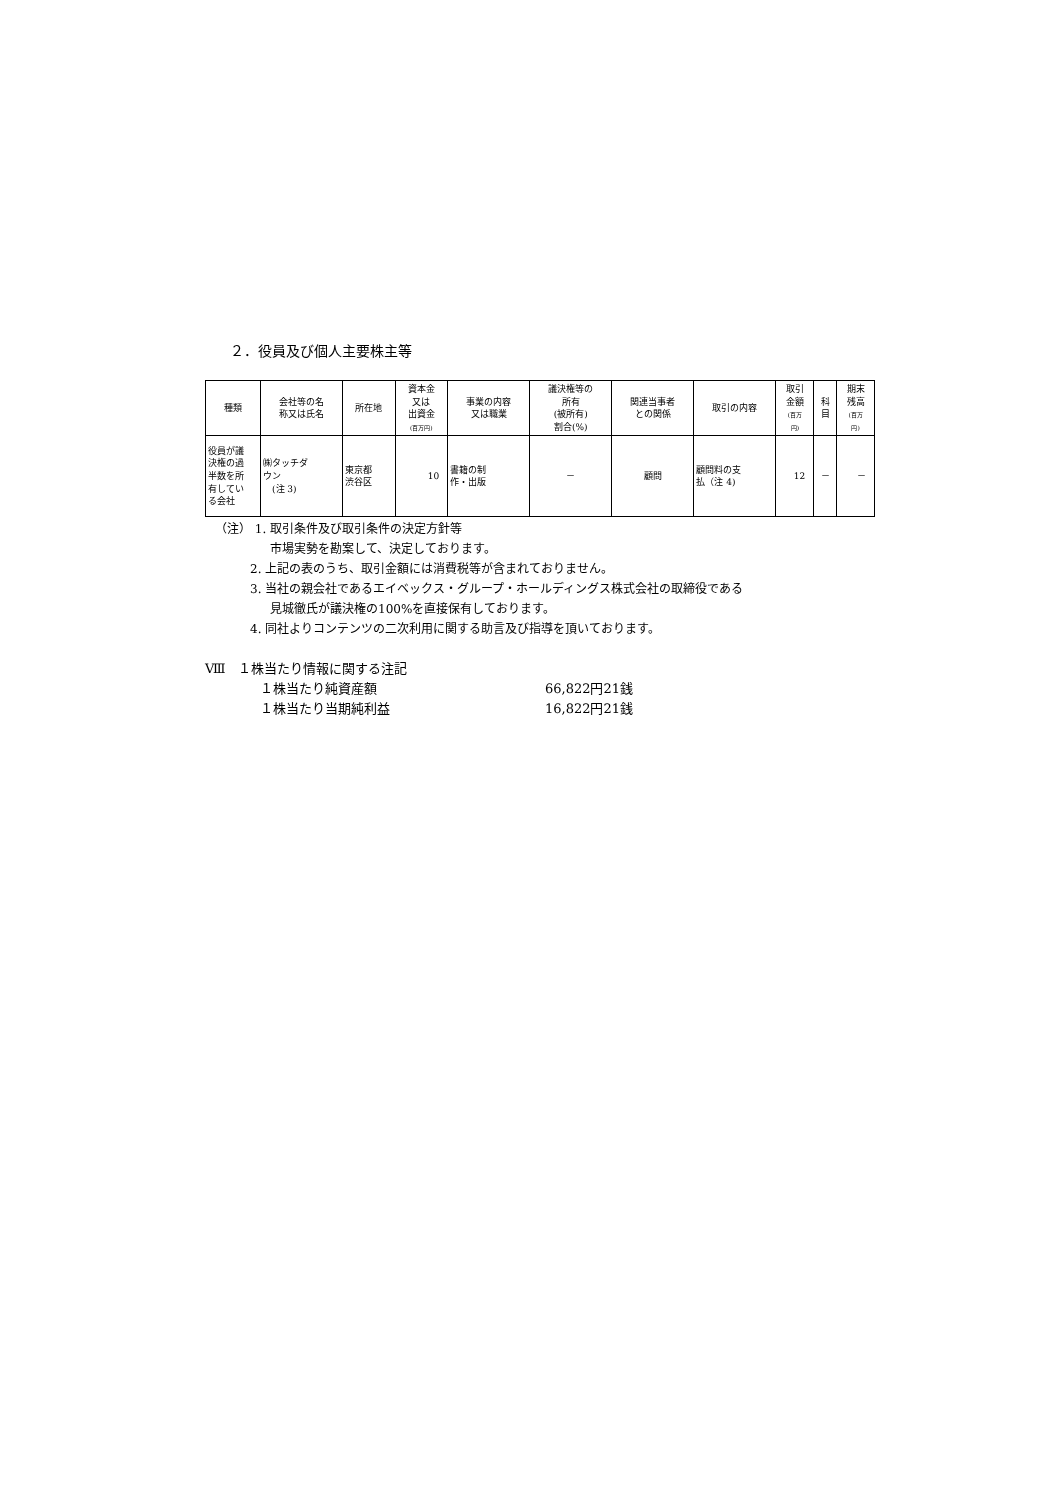２．役員及び個人主要株主等
| 種類 | 会社等の名 称又は氏名 | 所在地 | 資本金 又は 出資金 (百万円) | 事業の内容 又は職業 | 議決権等の 所有 (被所有) 割合(%) | 関連当事者 との関係 | 取引の内容 | 取引 金額 (百万 円) | 科 目 | 期末 残高 (百万 円) |
| --- | --- | --- | --- | --- | --- | --- | --- | --- | --- | --- |
| 役員が議 決権の過 半数を所 有してい る会社 | ㈱タッチダ ウン (注 3) | 東京都 渋谷区 | 10 | 書籍の制 作・出版 | － | 顧問 | 顧問料の支 払（注 4) | 12 | － | － |
（注） 1. 取引条件及び取引条件の決定方針等
市場実勢を勘案して、決定しております。
2. 上記の表のうち、取引金額には消費税等が含まれておりません。
3. 当社の親会社であるエイベックス・グループ・ホールディングス株式会社の取締役である
見城徹氏が議決権の100%を直接保有しております。
4. 同社よりコンテンツの二次利用に関する助言及び指導を頂いております。
Ⅷ　１株当たり情報に関する注記
１株当たり純資産額 66,822円21銭
１株当たり当期純利益 16,822円21銭